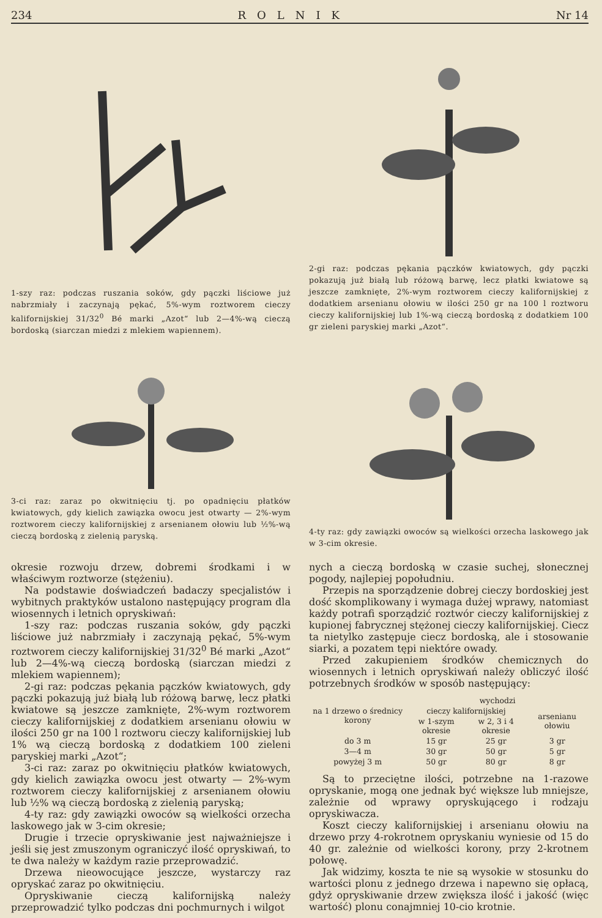234 ROLNIK Nr 14
1-szy raz: podczas ruszania soków, gdy pączki liściowe już nabrzmiały i zaczynają pękać, 5%-wym roztworem cieczy kalifornijskiej 31/32<sup>0</sup> Bé marki „Azot“ lub 2—4%-wą cieczą bordoską (siarczan miedzi z mlekiem wapiennem).
2-gi raz: podczas pękania pączków kwiatowych, gdy pączki pokazują już białą lub różową barwę, lecz płatki kwiatowe są jeszcze zamknięte, 2%-wym roztworem cieczy kalifornijskiej z dodatkiem arsenianu ołowiu w ilości 250 gr na 100 l roztworu cieczy kalifornijskiej lub 1%-wą cieczą bordoską z dodatkiem 100 gr zieleni paryskiej marki „Azot“.
3-ci raz: zaraz po okwitnięciu tj. po opadnięciu płatków kwiatowych, gdy kielich zawiązka owocu jest otwarty — 2%-wym roztworem cieczy kalifornijskiej z arsenianem ołowiu lub ½%-wą cieczą bordoską z zielenią paryską.
4-ty raz: gdy zawiązki owoców są wielkości orzecha laskowego jak w 3-cim okresie.
okresie rozwoju drzew, dobremi środkami i w właściwym roztworze (stężeniu).
Na podstawie doświadczeń badaczy specjalistów i wybitnych praktyków ustalono następujący program dla wiosennych i letnich opryskiwań:
1-szy raz: podczas ruszania soków, gdy pączki liściowe już nabrzmiały i zaczynają pękać, 5%-wym roztworem cieczy kalifornijskiej 31/32<sup>0</sup> Bé marki „Azot“ lub 2—4%-wą cieczą bordoską (siarczan miedzi z mlekiem wapiennem);
2-gi raz: podczas pękania pączków kwiatowych, gdy pączki pokazują już białą lub różową barwę, lecz płatki kwiatowe są jeszcze zamknięte, 2%-wym roztworem cieczy kalifornijskiej z dodatkiem arsenianu ołowiu w ilości 250 gr na 100 l roztworu cieczy kalifornijskiej lub 1% wą cieczą bordoską z dodatkiem 100 zieleni paryskiej marki „Azot“;
3-ci raz: zaraz po okwitnięciu płatków kwiatowych, gdy kielich zawiązka owocu jest otwarty — 2%-wym roztworem cieczy kalifornijskiej z arsenianem ołowiu lub ½% wą cieczą bordoską z zielenią paryską;
4-ty raz: gdy zawiązki owoców są wielkości orzecha laskowego jak w 3-cim okresie;
Drugie i trzecie opryskiwanie jest najważniejsze i jeśli się jest zmuszonym ograniczyć ilość opryskiwań, to te dwa należy w każdym razie przeprowadzić.
Drzewa nieowocujące jeszcze, wystarczy raz opryskać zaraz po okwitnięciu.
Opryskiwanie cieczą kalifornijską należy przeprowadzić tylko podczas dni pochmurnych i wilgot
nych a cieczą bordoską w czasie suchej, słonecznej pogody, najlepiej popołudniu.
Przepis na sporządzenie dobrej cieczy bordoskiej jest dość skomplikowany i wymaga dużej wprawy, natomiast każdy potrafi sporządzić roztwór cieczy kalifornijskiej z kupionej fabrycznej stężonej cieczy kalifornijskiej. Ciecz ta nietylko zastępuje ciecz bordoską, ale i stosowanie siarki, a pozatem tępi niektóre owady.
Przed zakupieniem środków chemicznych do wiosennych i letnich opryskiwań należy obliczyć ilość potrzebnych środków w sposób następujący:
| na 1 drzewo o średnicy korony | wychodzi | | |
| --- | --- | --- | --- |
| | cieczy kalifornijskiej | | arsenianu ołowiu |
| | w 1-szym okresie | w 2, 3 i 4 okresie | |
| do 3 m | 15 gr | 25 gr | 3 gr |
| 3—4 m | 30 gr | 50 gr | 5 gr |
| powyżej 3 m | 50 gr | 80 gr | 8 gr |
Są to przeciętne ilości, potrzebne na 1-razowe opryskanie, mogą one jednak być większe lub mniejsze, zależnie od wprawy opryskującego i rodzaju opryskiwacza.
Koszt cieczy kalifornijskiej i arsenianu ołowiu na drzewo przy 4-rokrotnem opryskaniu wyniesie od 15 do 40 gr. zależnie od wielkości korony, przy 2-krotnem połowę.
Jak widzimy, koszta te nie są wysokie w stosunku do wartości plonu z jednego drzewa i napewno się opłacą, gdyż opryskiwanie drzew zwiększa ilość i jakość (więc wartość) plonu conajmniej 10-cio krotnie.